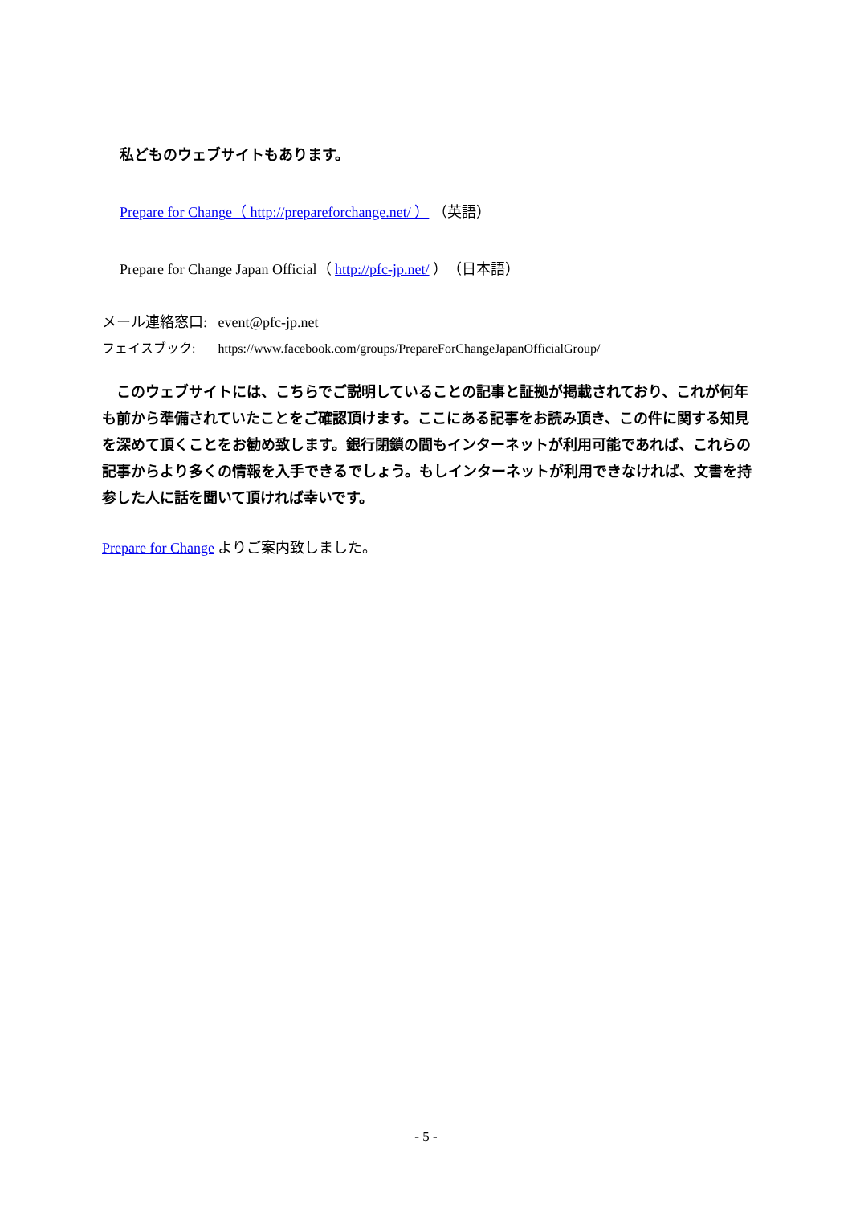私どものウェブサイトもあります。
Prepare for Change（ http://prepareforchange.net/ ） （英語）
Prepare for Change Japan Official（ http://pfc-jp.net/ ）（日本語）
メール連絡窓口: event@pfc-jp.net
フェイスブック: https://www.facebook.com/groups/PrepareForChangeJapanOfficialGroup/
　このウェブサイトには、こちらでご説明していることの記事と証拠が掲載されており、これが何年も前から準備されていたことをご確認頂けます。ここにある記事をお読み頂き、この件に関する知見を深めて頂くことをお勧め致します。銀行閉鎖の間もインターネットが利用可能であれば、これらの記事からより多くの情報を入手できるでしょう。もしインターネットが利用できなければ、文書を持参した人に話を聞いて頂ければ幸いです。
Prepare for Change よりご案内致しました。
- 5 -